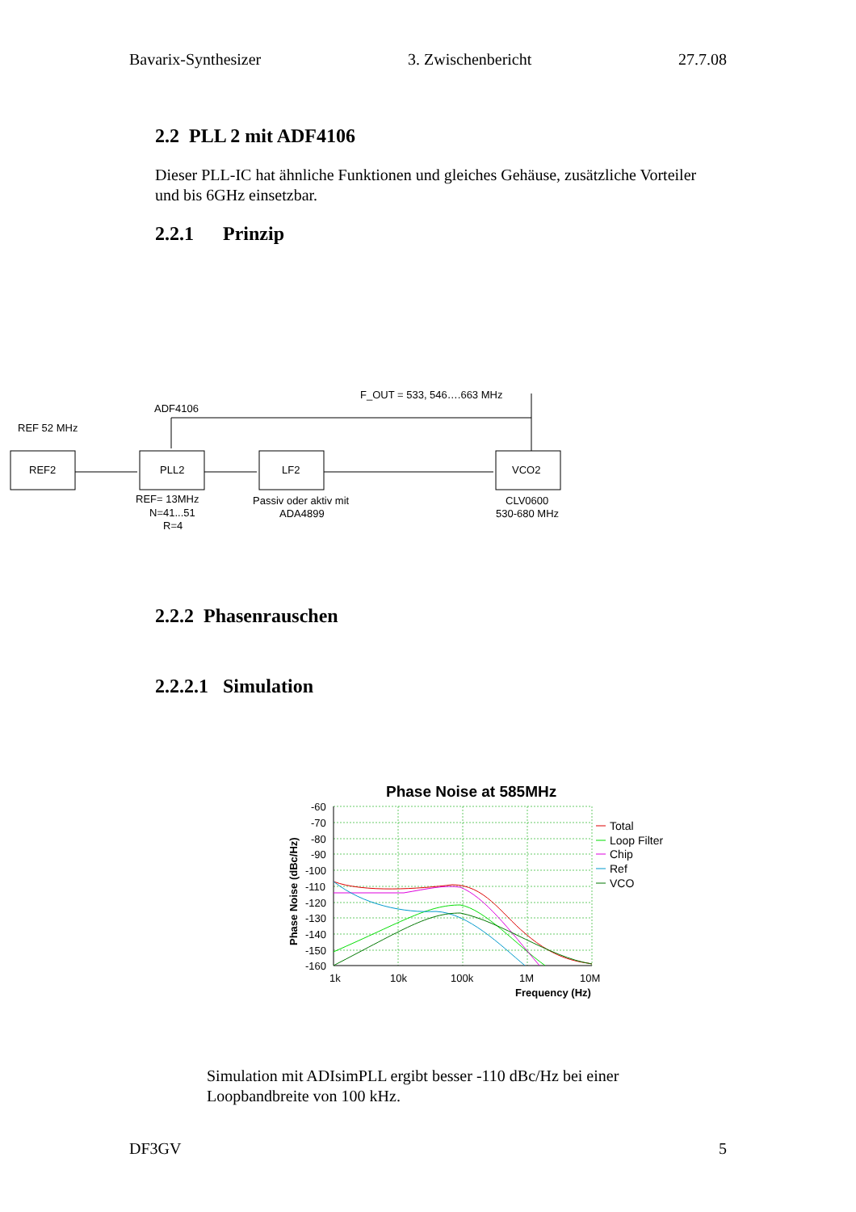Bavarix-Synthesizer 3. Zwischenbericht 27.7.08
2.2 PLL 2 mit ADF4106
Dieser PLL-IC hat ähnliche Funktionen und gleiches Gehäuse, zusätzliche Vorteiler und bis 6GHz einsetzbar.
2.2.1 Prinzip
ADF4106
F_OUT = 533, 546….663 MHz
REF 52 MHz
REF2
PLL2
LF2
VCO2
REF= 13MHz
N=41...51
R=4
Passiv oder aktiv mit
ADA4899
CLV0600
530-680 MHz
2.2.2 Phasenrauschen
2.2.2.1 Simulation
Phase Noise at 585MHz
-60
-70
-80
-90
-100
-110
-120
-130
-140
-150
-160
1k
10k
100k
1M
10M
Frequency (Hz)
Phase Noise (dBc/Hz)
Total
Loop Filter
Chip
Ref
VCO
Simulation mit ADIsimPLL ergibt besser -110 dBc/Hz bei einer Loopbandbreite von 100 kHz.
DF3GV 5